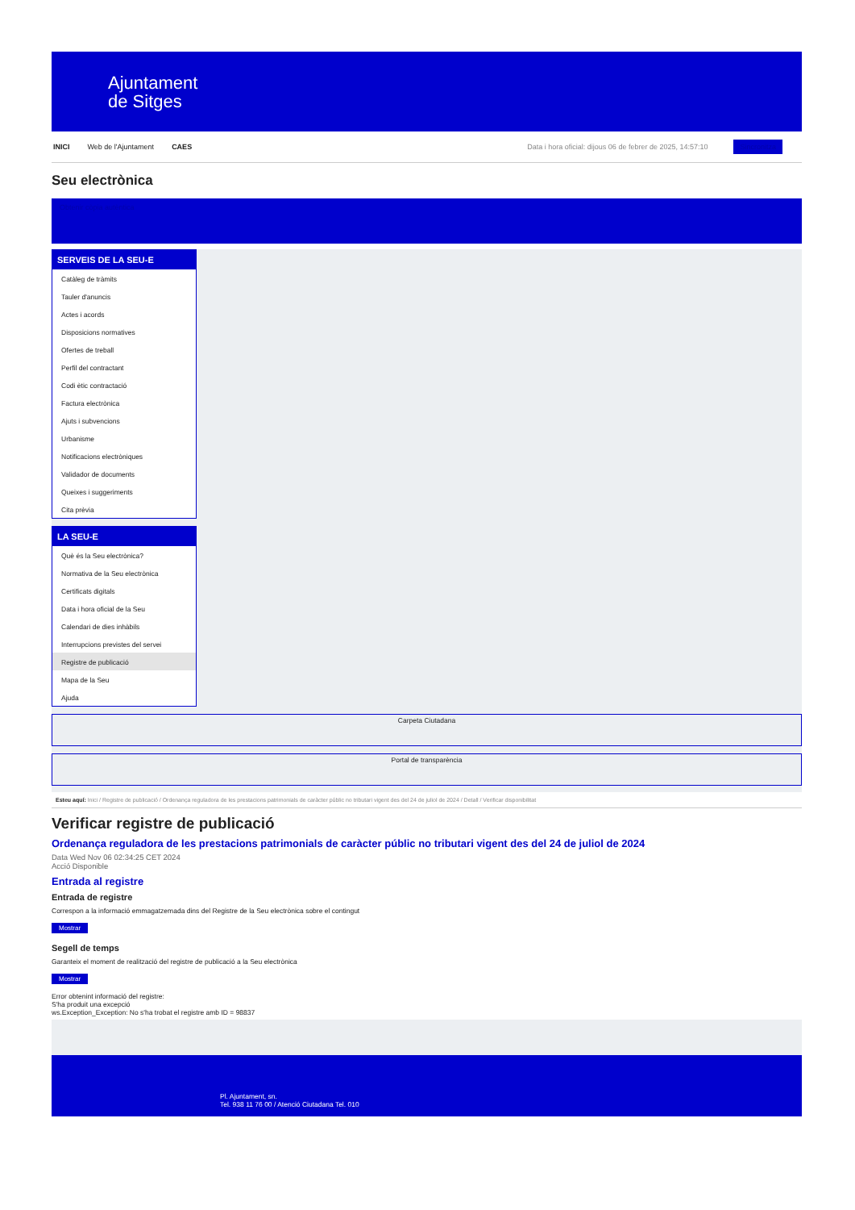Ajuntament
de Sitges
INICI Web de l'Ajuntament CAES Data i hora oficial: dijous 06 de febrer de 2025, 14:57:10 Sincronitza
Seu electrònica
Obtenir còpia autèntica
SERVEIS DE LA SEU-E
Catàleg de tràmits
Tauler d'anuncis
Actes i acords
Disposicions normatives
Ofertes de treball
Perfil del contractant
Codi ètic contractació
Factura electrònica
Ajuts i subvencions
Urbanisme
Notificacions electròniques
Validador de documents
Queixes i suggeriments
Cita prèvia
LA SEU-E
Què és la Seu electrònica?
Normativa de la Seu electrònica
Certificats digitals
Data i hora oficial de la Seu
Calendari de dies inhàbils
Interrupcions previstes del servei
Registre de publicació
Mapa de la Seu
Ajuda
Carpeta Ciutadana
Portal de transparència
Esteu aquí: Inici / Registre de publicació / Ordenança reguladora de les prestacions patrimonials de caràcter públic no tributari vigent des del 24 de juliol de 2024 / Detall / Verificar disponibilitat
Verificar registre de publicació
Ordenança reguladora de les prestacions patrimonials de caràcter públic no tributari vigent des del 24 de juliol de 2024
Data Wed Nov 06 02:34:25 CET 2024
Acció Disponible
Entrada al registre
Entrada de registre
Correspon a la informació emmagatzemada dins del Registre de la Seu electrònica sobre el contingut
Mostrar
Segell de temps
Garanteix el moment de realització del registre de publicació a la Seu electrònica
Mostrar
Error obtenint informació del registre:
S'ha produit una excepció
ws.Exception_Exception: No s'ha trobat el registre amb ID = 98837
Pl. Ajuntament, sn.
Tel. 938 11 76 00 / Atenció Ciutadana Tel. 010